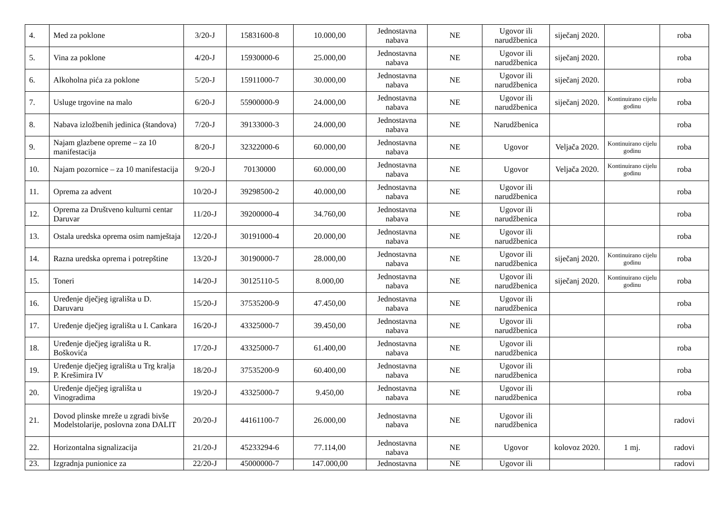| 4. | Med za poklone | 3/20-J | 15831600-8 | 10.000,00 | Jednostavna nabava | NE | Ugovor ili narudžbenica | siječanj 2020. | | roba |
| 5. | Vina za poklone | 4/20-J | 15930000-6 | 25.000,00 | Jednostavna nabava | NE | Ugovor ili narudžbenica | siječanj 2020. | | roba |
| 6. | Alkoholna pića za poklone | 5/20-J | 15911000-7 | 30.000,00 | Jednostavna nabava | NE | Ugovor ili narudžbenica | siječanj 2020. | | roba |
| 7. | Usluge trgovine na malo | 6/20-J | 55900000-9 | 24.000,00 | Jednostavna nabava | NE | Ugovor ili narudžbenica | siječanj 2020. | Kontinuirano cijelu godinu | roba |
| 8. | Nabava izložbenih jedinica (štandova) | 7/20-J | 39133000-3 | 24.000,00 | Jednostavna nabava | NE | Narudžbenica | | | roba |
| 9. | Najam glazbene opreme – za 10 manifestacija | 8/20-J | 32322000-6 | 60.000,00 | Jednostavna nabava | NE | Ugovor | Veljača 2020. | Kontinuirano cijelu godinu | roba |
| 10. | Najam pozornice – za 10 manifestacija | 9/20-J | 70130000 | 60.000,00 | Jednostavna nabava | NE | Ugovor | Veljača 2020. | Kontinuirano cijelu godinu | roba |
| 11. | Oprema za advent | 10/20-J | 39298500-2 | 40.000,00 | Jednostavna nabava | NE | Ugovor ili narudžbenica | | | roba |
| 12. | Oprema za Društveno kulturni centar Daruvar | 11/20-J | 39200000-4 | 34.760,00 | Jednostavna nabava | NE | Ugovor ili narudžbenica | | | roba |
| 13. | Ostala uredska oprema osim namještaja | 12/20-J | 30191000-4 | 20.000,00 | Jednostavna nabava | NE | Ugovor ili narudžbenica | | | roba |
| 14. | Razna uredska oprema i potrepštine | 13/20-J | 30190000-7 | 28.000,00 | Jednostavna nabava | NE | Ugovor ili narudžbenica | siječanj 2020. | Kontinuirano cijelu godinu | roba |
| 15. | Toneri | 14/20-J | 30125110-5 | 8.000,00 | Jednostavna nabava | NE | Ugovor ili narudžbenica | siječanj 2020. | Kontinuirano cijelu godinu | roba |
| 16. | Uređenje dječjeg igrališta u D. Daruvaru | 15/20-J | 37535200-9 | 47.450,00 | Jednostavna nabava | NE | Ugovor ili narudžbenica | | | roba |
| 17. | Uređenje dječjeg igrališta u I. Cankara | 16/20-J | 43325000-7 | 39.450,00 | Jednostavna nabava | NE | Ugovor ili narudžbenica | | | roba |
| 18. | Uređenje dječjeg igrališta u R. Boškovića | 17/20-J | 43325000-7 | 61.400,00 | Jednostavna nabava | NE | Ugovor ili narudžbenica | | | roba |
| 19. | Uređenje dječjeg igrališta u Trg kralja P. Krešimira IV | 18/20-J | 37535200-9 | 60.400,00 | Jednostavna nabava | NE | Ugovor ili narudžbenica | | | roba |
| 20. | Uređenje dječjeg igrališta u Vinogradima | 19/20-J | 43325000-7 | 9.450,00 | Jednostavna nabava | NE | Ugovor ili narudžbenica | | | roba |
| 21. | Dovod plinske mreže u zgradi bivše Modelstolarije, poslovna zona DALIT | 20/20-J | 44161100-7 | 26.000,00 | Jednostavna nabava | NE | Ugovor ili narudžbenica | | | radovi |
| 22. | Horizontalna signalizacija | 21/20-J | 45233294-6 | 77.114,00 | Jednostavna nabava | NE | Ugovor | kolovoz 2020. | 1 mj. | radovi |
| 23. | Izgradnja punionice za | 22/20-J | 45000000-7 | 147.000,00 | Jednostavna | NE | Ugovor ili | | | radovi |